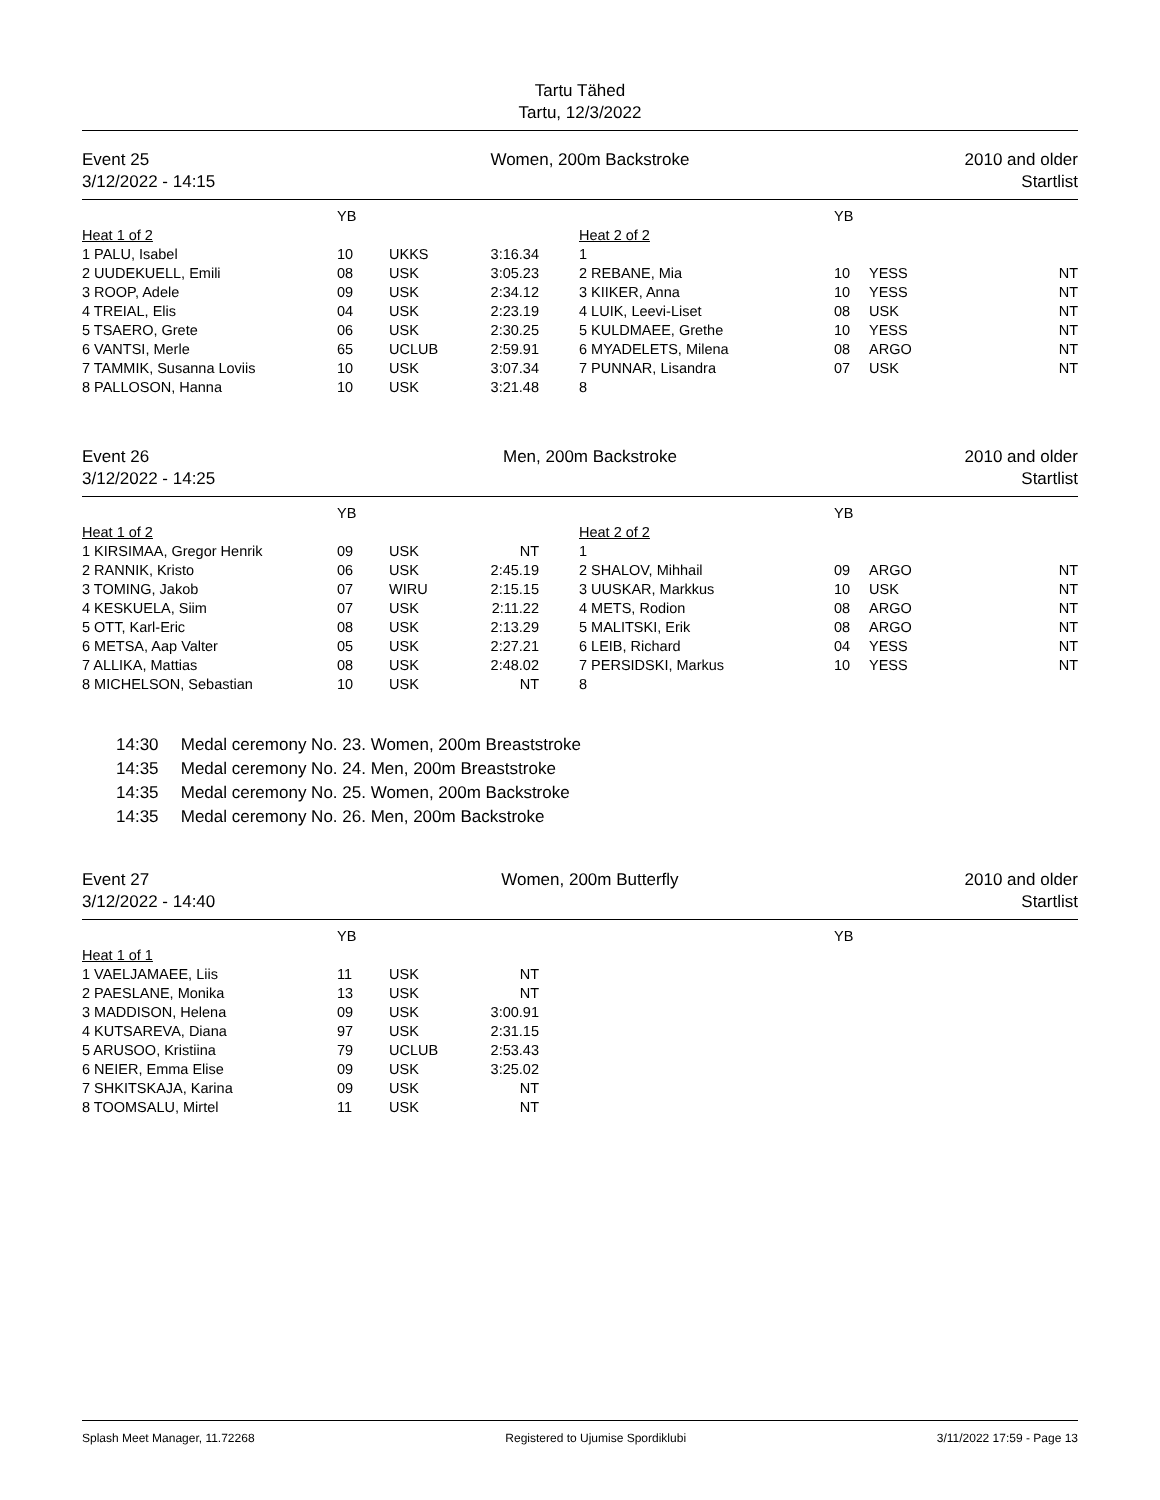Tartu Tähed
Tartu, 12/3/2022
Event 25
3/12/2022 - 14:15
Women, 200m Backstroke 2010 and older
Startlist
| | YB | | | | YB | | |
| --- | --- | --- | --- | --- | --- | --- | --- |
| Heat 1 of 2 | | | | Heat 2 of 2 | | | |
| 1 PALU, Isabel | 10 | UKKS | 3:16.34 | 1 | | | |
| 2 UUDEKUELL, Emili | 08 | USK | 3:05.23 | 2 REBANE, Mia | 10 | YESS | NT |
| 3 ROOP, Adele | 09 | USK | 2:34.12 | 3 KIIKER, Anna | 10 | YESS | NT |
| 4 TREIAL, Elis | 04 | USK | 2:23.19 | 4 LUIK, Leevi-Liset | 08 | USK | NT |
| 5 TSAERO, Grete | 06 | USK | 2:30.25 | 5 KULDMAEE, Grethe | 10 | YESS | NT |
| 6 VANTSI, Merle | 65 | UCLUB | 2:59.91 | 6 MYADELETS, Milena | 08 | ARGO | NT |
| 7 TAMMIK, Susanna Loviis | 10 | USK | 3:07.34 | 7 PUNNAR, Lisandra | 07 | USK | NT |
| 8 PALLOSON, Hanna | 10 | USK | 3:21.48 | 8 | | | |
Event 26
3/12/2022 - 14:25
Men, 200m Backstroke 2010 and older
Startlist
| | YB | | | | YB | | |
| --- | --- | --- | --- | --- | --- | --- | --- |
| Heat 1 of 2 | | | | Heat 2 of 2 | | | |
| 1 KIRSIMAA, Gregor Henrik | 09 | USK | NT | 1 | | | |
| 2 RANNIK, Kristo | 06 | USK | 2:45.19 | 2 SHALOV, Mihhail | 09 | ARGO | NT |
| 3 TOMING, Jakob | 07 | WIRU | 2:15.15 | 3 UUSKAR, Markkus | 10 | USK | NT |
| 4 KESKUELA, Siim | 07 | USK | 2:11.22 | 4 METS, Rodion | 08 | ARGO | NT |
| 5 OTT, Karl-Eric | 08 | USK | 2:13.29 | 5 MALITSKI, Erik | 08 | ARGO | NT |
| 6 METSA, Aap Valter | 05 | USK | 2:27.21 | 6 LEIB, Richard | 04 | YESS | NT |
| 7 ALLIKA, Mattias | 08 | USK | 2:48.02 | 7 PERSIDSKI, Markus | 10 | YESS | NT |
| 8 MICHELSON, Sebastian | 10 | USK | NT | 8 | | | |
14:30 Medal ceremony No. 23. Women, 200m Breaststroke
14:35 Medal ceremony No. 24. Men, 200m Breaststroke
14:35 Medal ceremony No. 25. Women, 200m Backstroke
14:35 Medal ceremony No. 26. Men, 200m Backstroke
Event 27
3/12/2022 - 14:40
Women, 200m Butterfly 2010 and older
Startlist
| | YB | | | | YB | | |
| --- | --- | --- | --- | --- | --- | --- | --- |
| Heat 1 of 1 | | | | | | | |
| 1 VAELJAMAEE, Liis | 11 | USK | NT | | | | |
| 2 PAESLANE, Monika | 13 | USK | NT | | | | |
| 3 MADDISON, Helena | 09 | USK | 3:00.91 | | | | |
| 4 KUTSAREVA, Diana | 97 | USK | 2:31.15 | | | | |
| 5 ARUSOO, Kristiina | 79 | UCLUB | 2:53.43 | | | | |
| 6 NEIER, Emma Elise | 09 | USK | 3:25.02 | | | | |
| 7 SHKITSKAJA, Karina | 09 | USK | NT | | | | |
| 8 TOOMSALU, Mirtel | 11 | USK | NT | | | | |
Splash Meet Manager, 11.72268 Registered to Ujumise Spordiklubi
3/11/2022 17:59 - Page 13